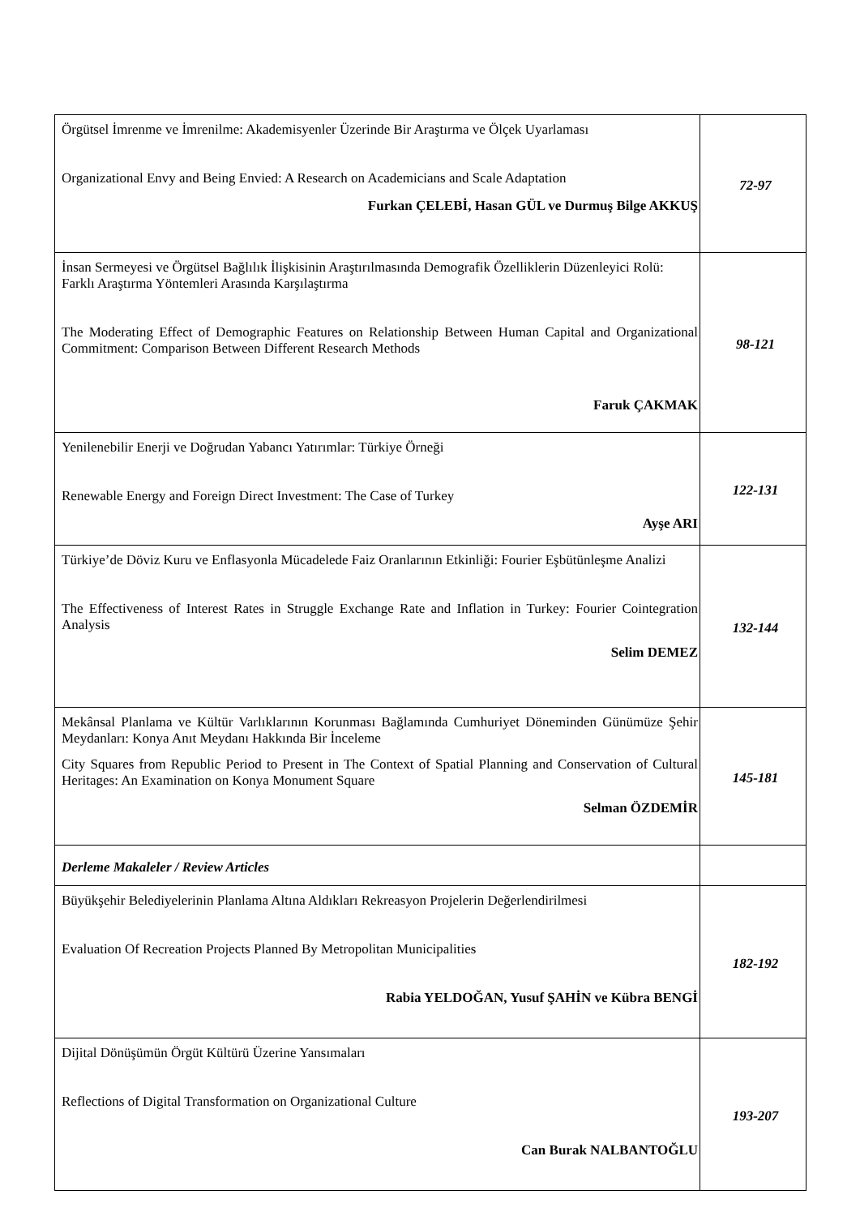| Örgütsel İmrenme ve İmrenilme: Akademisyenler Üzerinde Bir Araştırma ve Ölçek Uyarlaması Organizational Envy and Being Envied: A Research on Academicians and Scale Adaptation Furkan ÇELEBİ, Hasan GÜL ve Durmuş Bilge AKKUŞ | 72-97 |
| İnsan Sermeyesi ve Örgütsel Bağlılık İlişkisinin Araştırılmasında Demografik Özelliklerin Düzenleyici Rolü: Farklı Araştırma Yöntemleri Arasında Karşılaştırma The Moderating Effect of Demographic Features on Relationship Between Human Capital and Organizational Commitment: Comparison Between Different Research Methods Faruk ÇAKMAK | 98-121 |
| Yenilenebilir Enerji ve Doğrudan Yabancı Yatırımlar: Türkiye Örneği Renewable Energy and Foreign Direct Investment: The Case of Turkey Ayşe ARI | 122-131 |
| Türkiye’de Döviz Kuru ve Enflasyonla Mücadelede Faiz Oranlarının Etkinliği: Fourier Eşbütünleşme Analizi The Effectiveness of Interest Rates in Struggle Exchange Rate and Inflation in Turkey: Fourier Cointegration Analysis Selim DEMEZ | 132-144 |
| Mekânsal Planlama ve Kültür Varlıklarının Korunması Bağlamında Cumhuriyet Döneminden Günümüze Şehir Meydanları: Konya Anıt Meydanı Hakkında Bir İnceleme City Squares from Republic Period to Present in The Context of Spatial Planning and Conservation of Cultural Heritages: An Examination on Konya Monument Square Selman ÖZDEMİR | 145-181 |
| Derleme Makaleler / Review Articles | |
| Büyükşehir Belediyelerinin Planlama Altına Aldıkları Rekreasyon Projelerin Değerlendirilmesi Evaluation Of Recreation Projects Planned By Metropolitan Municipalities Rabia YELDOĞAN, Yusuf ŞAHİN ve Kübra BENGİ | 182-192 |
| Dijital Dönüşümün Örgüt Kültürü Üzerine Yansımaları Reflections of Digital Transformation on Organizational Culture Can Burak NALBANTOĞLU | 193-207 |